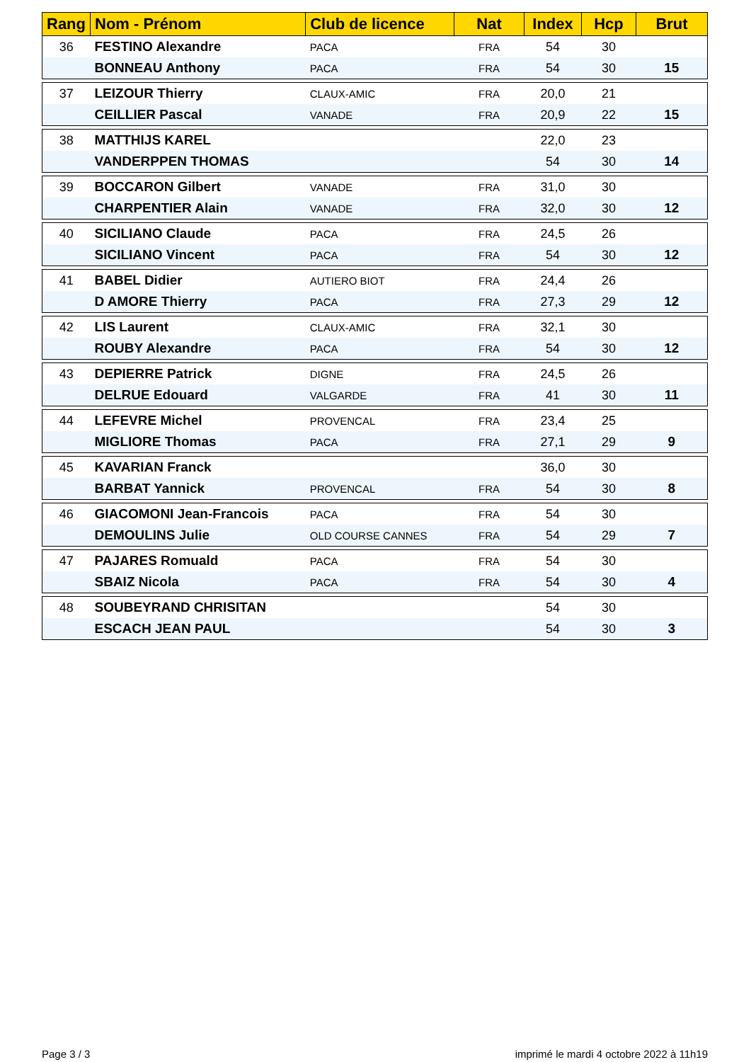| Rang | Nom - Prénom | Club de licence | Nat | Index | Hcp | Brut |
| --- | --- | --- | --- | --- | --- | --- |
| 36 | FESTINO Alexandre | PACA | FRA | 54 | 30 | |
| | BONNEAU Anthony | PACA | FRA | 54 | 30 | 15 |
| 37 | LEIZOUR Thierry | CLAUX-AMIC | FRA | 20,0 | 21 | |
| | CEILLIER Pascal | VANADE | FRA | 20,9 | 22 | 15 |
| 38 | MATTHIJS KAREL | | | 22,0 | 23 | |
| | VANDERPPEN THOMAS | | | 54 | 30 | 14 |
| 39 | BOCCARON Gilbert | VANADE | FRA | 31,0 | 30 | |
| | CHARPENTIER Alain | VANADE | FRA | 32,0 | 30 | 12 |
| 40 | SICILIANO Claude | PACA | FRA | 24,5 | 26 | |
| | SICILIANO Vincent | PACA | FRA | 54 | 30 | 12 |
| 41 | BABEL Didier | AUTIERO BIOT | FRA | 24,4 | 26 | |
| | D AMORE Thierry | PACA | FRA | 27,3 | 29 | 12 |
| 42 | LIS Laurent | CLAUX-AMIC | FRA | 32,1 | 30 | |
| | ROUBY Alexandre | PACA | FRA | 54 | 30 | 12 |
| 43 | DEPIERRE Patrick | DIGNE | FRA | 24,5 | 26 | |
| | DELRUE Edouard | VALGARDE | FRA | 41 | 30 | 11 |
| 44 | LEFEVRE Michel | PROVENCAL | FRA | 23,4 | 25 | |
| | MIGLIORE Thomas | PACA | FRA | 27,1 | 29 | 9 |
| 45 | KAVARIAN Franck | | | 36,0 | 30 | |
| | BARBAT Yannick | PROVENCAL | FRA | 54 | 30 | 8 |
| 46 | GIACOMONI Jean-Francois | PACA | FRA | 54 | 30 | |
| | DEMOULINS Julie | OLD COURSE CANNES | FRA | 54 | 29 | 7 |
| 47 | PAJARES Romuald | PACA | FRA | 54 | 30 | |
| | SBAIZ Nicola | PACA | FRA | 54 | 30 | 4 |
| 48 | SOUBEYRAND CHRISITAN | | | 54 | 30 | |
| | ESCACH JEAN PAUL | | | 54 | 30 | 3 |
Page 3 / 3 imprimé le mardi 4 octobre 2022 à 11h19